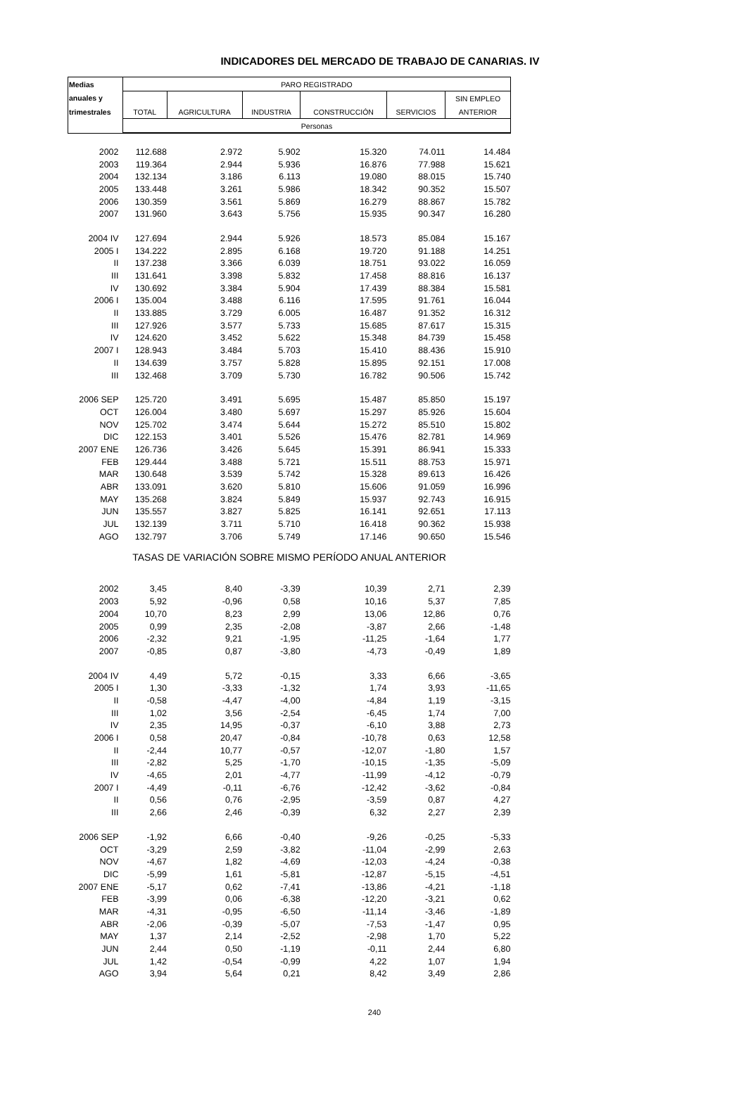INDICADORES DEL MERCADO DE TRABAJO DE CANARIAS. IV
| Medias | PARO REGISTRADO | | | | | |
| --- | --- | --- | --- | --- | --- | --- |
| anuales y | | | | | | SIN EMPLEO |
| trimestrales | TOTAL | AGRICULTURA | INDUSTRIA | CONSTRUCCIÓN | SERVICIOS | ANTERIOR |
| | Personas | | | | | |
| 2002 | 112.688 | 2.972 | 5.902 | 15.320 | 74.011 | 14.484 |
| 2003 | 119.364 | 2.944 | 5.936 | 16.876 | 77.988 | 15.621 |
| 2004 | 132.134 | 3.186 | 6.113 | 19.080 | 88.015 | 15.740 |
| 2005 | 133.448 | 3.261 | 5.986 | 18.342 | 90.352 | 15.507 |
| 2006 | 130.359 | 3.561 | 5.869 | 16.279 | 88.867 | 15.782 |
| 2007 | 131.960 | 3.643 | 5.756 | 15.935 | 90.347 | 16.280 |
| 2004 IV | 127.694 | 2.944 | 5.926 | 18.573 | 85.084 | 15.167 |
| 2005 I | 134.222 | 2.895 | 6.168 | 19.720 | 91.188 | 14.251 |
| II | 137.238 | 3.366 | 6.039 | 18.751 | 93.022 | 16.059 |
| III | 131.641 | 3.398 | 5.832 | 17.458 | 88.816 | 16.137 |
| IV | 130.692 | 3.384 | 5.904 | 17.439 | 88.384 | 15.581 |
| 2006 I | 135.004 | 3.488 | 6.116 | 17.595 | 91.761 | 16.044 |
| II | 133.885 | 3.729 | 6.005 | 16.487 | 91.352 | 16.312 |
| III | 127.926 | 3.577 | 5.733 | 15.685 | 87.617 | 15.315 |
| IV | 124.620 | 3.452 | 5.622 | 15.348 | 84.739 | 15.458 |
| 2007 I | 128.943 | 3.484 | 5.703 | 15.410 | 88.436 | 15.910 |
| II | 134.639 | 3.757 | 5.828 | 15.895 | 92.151 | 17.008 |
| III | 132.468 | 3.709 | 5.730 | 16.782 | 90.506 | 15.742 |
| 2006 SEP | 125.720 | 3.491 | 5.695 | 15.487 | 85.850 | 15.197 |
| OCT | 126.004 | 3.480 | 5.697 | 15.297 | 85.926 | 15.604 |
| NOV | 125.702 | 3.474 | 5.644 | 15.272 | 85.510 | 15.802 |
| DIC | 122.153 | 3.401 | 5.526 | 15.476 | 82.781 | 14.969 |
| 2007 ENE | 126.736 | 3.426 | 5.645 | 15.391 | 86.941 | 15.333 |
| FEB | 129.444 | 3.488 | 5.721 | 15.511 | 88.753 | 15.971 |
| MAR | 130.648 | 3.539 | 5.742 | 15.328 | 89.613 | 16.426 |
| ABR | 133.091 | 3.620 | 5.810 | 15.606 | 91.059 | 16.996 |
| MAY | 135.268 | 3.824 | 5.849 | 15.937 | 92.743 | 16.915 |
| JUN | 135.557 | 3.827 | 5.825 | 16.141 | 92.651 | 17.113 |
| JUL | 132.139 | 3.711 | 5.710 | 16.418 | 90.362 | 15.938 |
| AGO | 132.797 | 3.706 | 5.749 | 17.146 | 90.650 | 15.546 |
| TASAS DE VARIACIÓN SOBRE MISMO PERÍODO ANUAL ANTERIOR | | | | | | |
| 2002 | 3,45 | 8,40 | -3,39 | 10,39 | 2,71 | 2,39 |
| 2003 | 5,92 | -0,96 | 0,58 | 10,16 | 5,37 | 7,85 |
| 2004 | 10,70 | 8,23 | 2,99 | 13,06 | 12,86 | 0,76 |
| 2005 | 0,99 | 2,35 | -2,08 | -3,87 | 2,66 | -1,48 |
| 2006 | -2,32 | 9,21 | -1,95 | -11,25 | -1,64 | 1,77 |
| 2007 | -0,85 | 0,87 | -3,80 | -4,73 | -0,49 | 1,89 |
| 2004 IV | 4,49 | 5,72 | -0,15 | 3,33 | 6,66 | -3,65 |
| 2005 I | 1,30 | -3,33 | -1,32 | 1,74 | 3,93 | -11,65 |
| II | -0,58 | -4,47 | -4,00 | -4,84 | 1,19 | -3,15 |
| III | 1,02 | 3,56 | -2,54 | -6,45 | 1,74 | 7,00 |
| IV | 2,35 | 14,95 | -0,37 | -6,10 | 3,88 | 2,73 |
| 2006 I | 0,58 | 20,47 | -0,84 | -10,78 | 0,63 | 12,58 |
| II | -2,44 | 10,77 | -0,57 | -12,07 | -1,80 | 1,57 |
| III | -2,82 | 5,25 | -1,70 | -10,15 | -1,35 | -5,09 |
| IV | -4,65 | 2,01 | -4,77 | -11,99 | -4,12 | -0,79 |
| 2007 I | -4,49 | -0,11 | -6,76 | -12,42 | -3,62 | -0,84 |
| II | 0,56 | 0,76 | -2,95 | -3,59 | 0,87 | 4,27 |
| III | 2,66 | 2,46 | -0,39 | 6,32 | 2,27 | 2,39 |
| 2006 SEP | -1,92 | 6,66 | -0,40 | -9,26 | -0,25 | -5,33 |
| OCT | -3,29 | 2,59 | -3,82 | -11,04 | -2,99 | 2,63 |
| NOV | -4,67 | 1,82 | -4,69 | -12,03 | -4,24 | -0,38 |
| DIC | -5,99 | 1,61 | -5,81 | -12,87 | -5,15 | -4,51 |
| 2007 ENE | -5,17 | 0,62 | -7,41 | -13,86 | -4,21 | -1,18 |
| FEB | -3,99 | 0,06 | -6,38 | -12,20 | -3,21 | 0,62 |
| MAR | -4,31 | -0,95 | -6,50 | -11,14 | -3,46 | -1,89 |
| ABR | -2,06 | -0,39 | -5,07 | -7,53 | -1,47 | 0,95 |
| MAY | 1,37 | 2,14 | -2,52 | -2,98 | 1,70 | 5,22 |
| JUN | 2,44 | 0,50 | -1,19 | -0,11 | 2,44 | 6,80 |
| JUL | 1,42 | -0,54 | -0,99 | 4,22 | 1,07 | 1,94 |
| AGO | 3,94 | 5,64 | 0,21 | 8,42 | 3,49 | 2,86 |
240